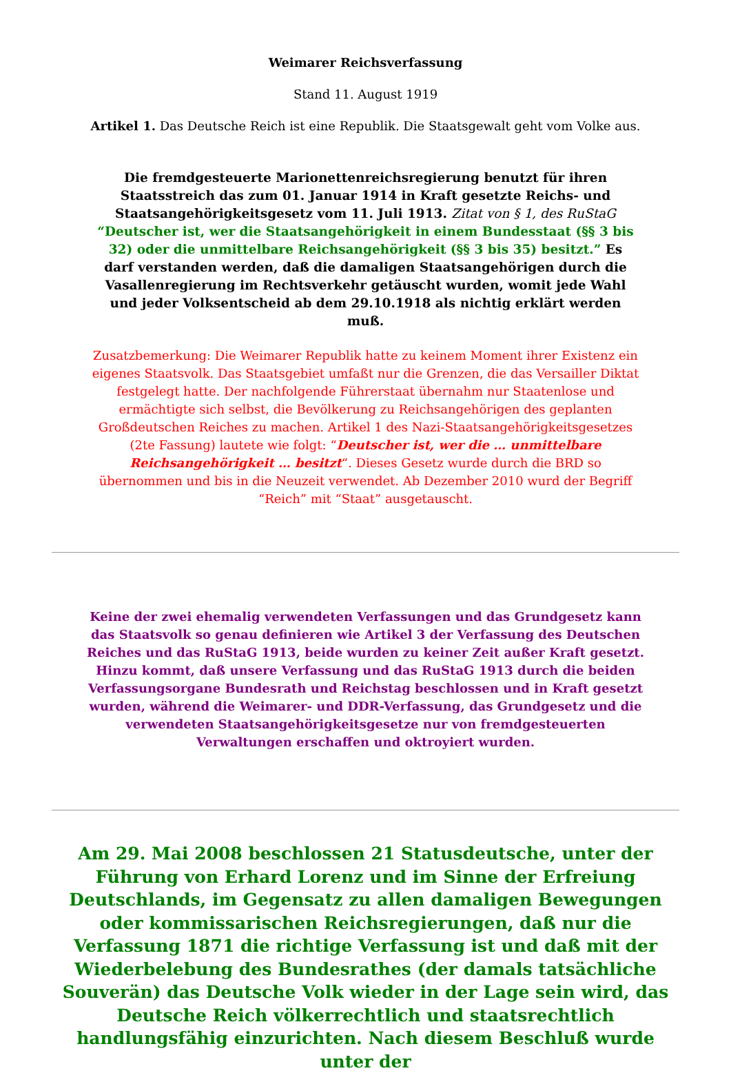Weimarer Reichsverfassung
Stand 11. August 1919
Artikel 1. Das Deutsche Reich ist eine Republik. Die Staatsgewalt geht vom Volke aus.
Die fremdgesteuerte Marionettenreichsregierung benutzt für ihren Staatsstreich das zum 01. Januar 1914 in Kraft gesetzte Reichs- und Staatsangehörigkeitsgesetz vom 11. Juli 1913. Zitat von § 1, des RuStaG “Deutscher ist, wer die Staatsangehörigkeit in einem Bundesstaat (§§ 3 bis 32) oder die unmittelbare Reichsangehörigkeit (§§ 3 bis 35) besitzt.” Es darf verstanden werden, daß die damaligen Staatsangehörigen durch die Vasallenregierung im Rechtsverkehr getäuscht wurden, womit jede Wahl und jeder Volksentscheid ab dem 29.10.1918 als nichtig erklärt werden muß.
Zusatzbemerkung: Die Weimarer Republik hatte zu keinem Moment ihrer Existenz ein eigenes Staatsvolk. Das Staatsgebiet umfaßt nur die Grenzen, die das Versailler Diktat festgelegt hatte. Der nachfolgende Führerstaat übernahm nur Staatenlose und ermächtigte sich selbst, die Bevölkerung zu Reichsangehörigen des geplanten Großdeutschen Reiches zu machen. Artikel 1 des Nazi-Staatsangehörigkeitsgesetzes (2te Fassung) lautete wie folgt: “Deutscher ist, wer die … unmittelbare Reichsangehörigkeit … besitzt“. Dieses Gesetz wurde durch die BRD so übernommen und bis in die Neuzeit verwendet. Ab Dezember 2010 wurd der Begriff “Reich” mit “Staat” ausgetauscht.
Keine der zwei ehemalig verwendeten Verfassungen und das Grundgesetz kann das Staatsvolk so genau definieren wie Artikel 3 der Verfassung des Deutschen Reiches und das RuStaG 1913, beide wurden zu keiner Zeit außer Kraft gesetzt. Hinzu kommt, daß unsere Verfassung und das RuStaG 1913 durch die beiden Verfassungsorgane Bundesrath und Reichstag beschlossen und in Kraft gesetzt wurden, während die Weimarer- und DDR-Verfassung, das Grundgesetz und die verwendeten Staatsangehörigkeitsgesetze nur von fremdgesteuerten Verwaltungen erschaffen und oktroyiert wurden.
Am 29. Mai 2008 beschlossen 21 Statusdeutsche, unter der Führung von Erhard Lorenz und im Sinne der Erfreiung Deutschlands, im Gegensatz zu allen damaligen Bewegungen oder kommissarischen Reichsregierungen, daß nur die Verfassung 1871 die richtige Verfassung ist und daß mit der Wiederbelebung des Bundesrathes (der damals tatsächliche Souverän) das Deutsche Volk wieder in der Lage sein wird, das Deutsche Reich völkerrechtlich und staatsrechtlich handlungsfähig einzurichten. Nach diesem Beschluß wurde unter der